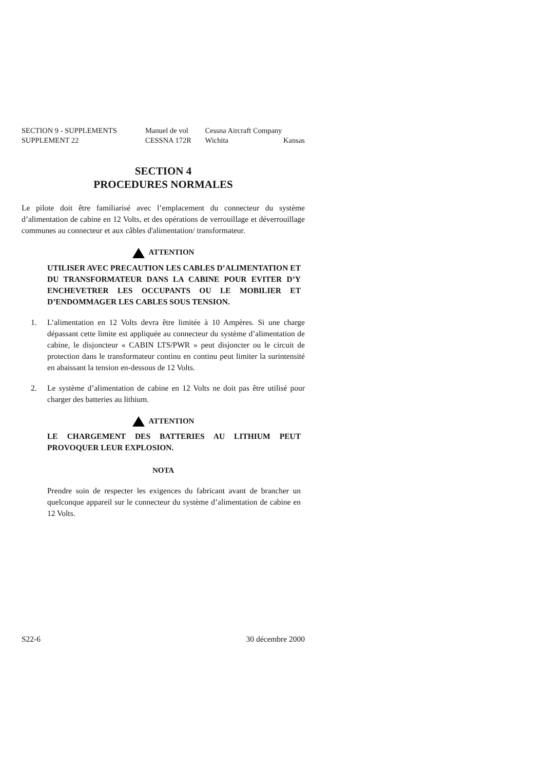| SECTION 9 - SUPPLEMENTS | Manuel de vol | Cessna Aircraft Company |
| SUPPLEMENT 22 | CESSNA 172R | Wichita Kansas |
SECTION 4
PROCEDURES NORMALES
Le pilote doit être familiarisé avec l’emplacement du connecteur du système d’alimentation de cabine en 12 Volts, et des opérations de verrouillage et déverrouillage communes au connecteur et aux câbles d'alimentation/ transformateur.
ATTENTION
UTILISER AVEC PRECAUTION LES CABLES D’ALIMENTATION ET DU TRANSFORMATEUR DANS LA CABINE POUR EVITER D’Y ENCHEVETRER LES OCCUPANTS OU LE MOBILIER ET D’ENDOMMAGER LES CABLES SOUS TENSION.
1. L’alimentation en 12 Volts devra être limitée à 10 Ampères. Si une charge dépassant cette limite est appliquée au connecteur du système d’alimentation de cabine, le disjoncteur « CABIN LTS/PWR » peut disjoncter ou le circuit de protection dans le transformateur continu en continu peut limiter la surintensité en abaissant la tension en-dessous de 12 Volts.
2. Le système d’alimentation de cabine en 12 Volts ne doit pas être utilisé pour charger des batteries au lithium.
ATTENTION
LE CHARGEMENT DES BATTERIES AU LITHIUM PEUT PROVOQUER LEUR EXPLOSION.
NOTA
Prendre soin de respecter les exigences du fabricant avant de brancher un quelconque appareil sur le connecteur du système d’alimentation de cabine en 12 Volts.
S22-6 30 décembre 2000